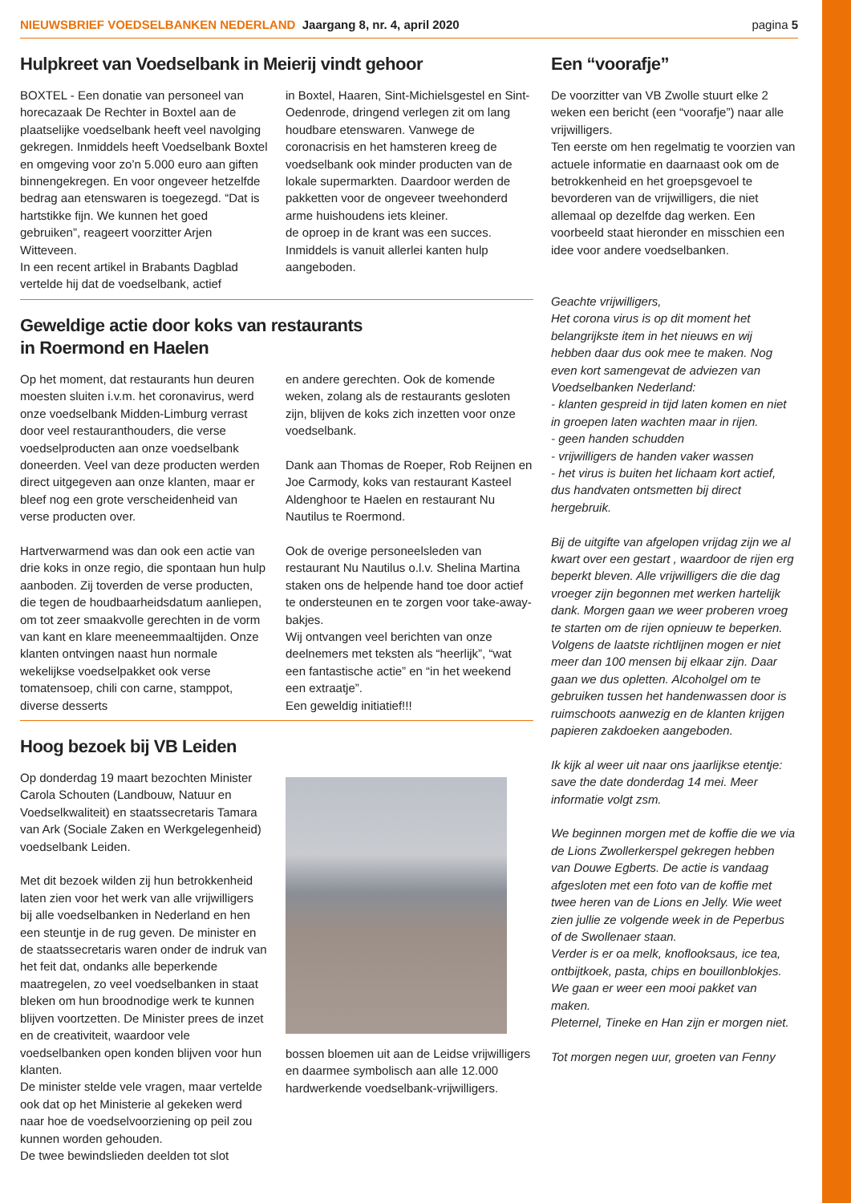NIEUWSBRIEF VOEDSELBANKEN NEDERLAND Jaargang 8, nr. 4, april 2020 pagina 5
Hulpkreet van Voedselbank in Meierij vindt gehoor
BOXTEL - Een donatie van personeel van horecazaak De Rechter in Boxtel aan de plaatselijke voedselbank heeft veel navolging gekregen. Inmiddels heeft Voedselbank Boxtel en omgeving voor zo’n 5.000 euro aan giften binnengekregen. En voor ongeveer hetzelfde bedrag aan etenswaren is toegezegd. “Dat is hartstikke fijn. We kunnen het goed gebruiken”, reageert voorzitter Arjen Witteveen.
In een recent artikel in Brabants Dagblad vertelde hij dat de voedselbank, actief
in Boxtel, Haaren, Sint-Michielsgestel en Sint-Oedenrode, dringend verlegen zit om lang houdbare etenswaren. Vanwege de coronacrisis en het hamsteren kreeg de voedselbank ook minder producten van de lokale supermarkten. Daardoor werden de pakketten voor de ongeveer tweehonderd arme huishoudens iets kleiner.
de oproep in de krant was een succes. Inmiddels is vanuit allerlei kanten hulp aangeboden.
Geweldige actie door koks van restaurants
in Roermond en Haelen
Op het moment, dat restaurants hun deuren moesten sluiten i.v.m. het coronavirus, werd onze voedselbank Midden-Limburg verrast door veel restauranthouders, die verse voedselproducten aan onze voedselbank doneerden. Veel van deze producten werden direct uitgegeven aan onze klanten, maar er bleef nog een grote verscheidenheid van verse producten over.
Hartverwarmend was dan ook een actie van drie koks in onze regio, die spontaan hun hulp aanboden. Zij toverden de verse producten, die tegen de houdbaarheidsdatum aanliepen, om tot zeer smaakvolle gerechten in de vorm van kant en klare meeneemmaaltijden. Onze klanten ontvingen naast hun normale wekelijkse voedselpakket ook verse tomatensoep, chili con carne, stamppot, diverse desserts
en andere gerechten. Ook de komende weken, zolang als de restaurants gesloten zijn, blijven de koks zich inzetten voor onze voedselbank.
Dank aan Thomas de Roeper, Rob Reijnen en Joe Carmody, koks van restaurant Kasteel Aldenghoor te Haelen en restaurant Nu Nautilus te Roermond.
Ook de overige personeelsleden van restaurant Nu Nautilus o.l.v. Shelina Martina staken ons de helpende hand toe door actief te ondersteunen en te zorgen voor take-away-bakjes.
Wij ontvangen veel berichten van onze deelnemers met teksten als “heerlijk”, “wat een fantastische actie” en “in het weekend een extraatje”.
Een geweldig initiatief!!!
Hoog bezoek bij VB Leiden
Op donderdag 19 maart bezochten Minister Carola Schouten (Landbouw, Natuur en Voedselkwaliteit) en staatssecretaris Tamara van Ark (Sociale Zaken en Werkgelegenheid) voedselbank Leiden.
Met dit bezoek wilden zij hun betrokkenheid laten zien voor het werk van alle vrijwilligers bij alle voedselbanken in Nederland en hen een steuntje in de rug geven. De minister en de staatssecretaris waren onder de indruk van het feit dat, ondanks alle beperkende maatregelen, zo veel voedselbanken in staat bleken om hun broodnodige werk te kunnen blijven voortzetten. De Minister prees de inzet en de creativiteit, waardoor vele voedselbanken open konden blijven voor hun klanten.
De minister stelde vele vragen, maar vertelde ook dat op het Ministerie al gekeken werd naar hoe de voedselvoorziening op peil zou kunnen worden gehouden.
De twee bewindslieden deelden tot slot
bossen bloemen uit aan de Leidse vrijwilligers en daarmee symbolisch aan alle 12.000 hardwerkende voedselbank-vrijwilligers.
Een “voorafje”
De voorzitter van VB Zwolle stuurt elke 2 weken een bericht (een “voorafje”) naar alle vrijwilligers.
Ten eerste om hen regelmatig te voorzien van actuele informatie en daarnaast ook om de betrokkenheid en het groepsgevoel te bevorderen van de vrijwilligers, die niet allemaal op dezelfde dag werken. Een voorbeeld staat hieronder en misschien een idee voor andere voedselbanken.
Geachte vrijwilligers,
Het corona virus is op dit moment het belangrijkste item in het nieuws en wij hebben daar dus ook mee te maken. Nog even kort samengevat de adviezen van Voedselbanken Nederland:
- klanten gespreid in tijd laten komen en niet in groepen laten wachten maar in rijen.
- geen handen schudden
- vrijwilligers de handen vaker wassen
- het virus is buiten het lichaam kort actief, dus handvaten ontsmetten bij direct hergebruik.
Bij de uitgifte van afgelopen vrijdag zijn we al kwart over een gestart , waardoor de rijen erg beperkt bleven. Alle vrijwilligers die die dag vroeger zijn begonnen met werken hartelijk dank. Morgen gaan we weer proberen vroeg te starten om de rijen opnieuw te beperken.
Volgens de laatste richtlijnen mogen er niet meer dan 100 mensen bij elkaar zijn. Daar gaan we dus opletten. Alcoholgel om te gebruiken tussen het handenwassen door is ruimschoots aanwezig en de klanten krijgen papieren zakdoeken aangeboden.
Ik kijk al weer uit naar ons jaarlijkse etentje: save the date donderdag 14 mei. Meer informatie volgt zsm.
We beginnen morgen met de koffie die we via de Lions Zwollerkerspel gekregen hebben van Douwe Egberts. De actie is vandaag afgesloten met een foto van de koffie met twee heren van de Lions en Jelly. Wie weet zien jullie ze volgende week in de Peperbus of de Swollenaer staan.
Verder is er oa melk, knoflooksaus, ice tea, ontbijtkoek, pasta, chips en bouillonblokjes. We gaan er weer een mooi pakket van maken.
Pleternel, Tineke en Han zijn er morgen niet.
Tot morgen negen uur, groeten van Fenny